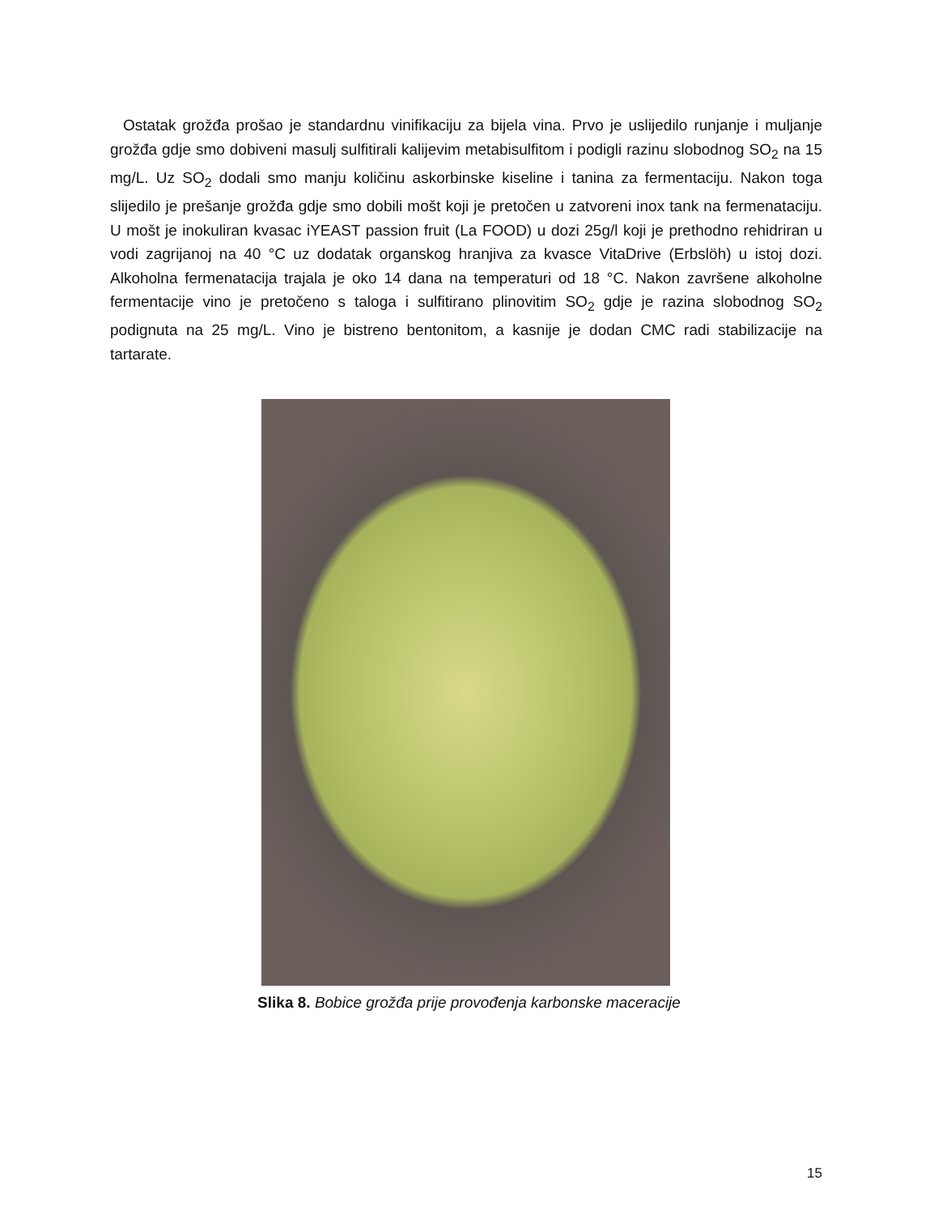Ostatak grožđa prošao je standardnu vinifikaciju za bijela vina. Prvo je uslijedilo runjanje i muljanje grožđa gdje smo dobiveni masulj sulfitirali kalijevim metabisulfitom i podigli razinu slobodnog SO<sub>2</sub> na 15 mg/L. Uz SO<sub>2</sub> dodali smo manju količinu askorbinske kiseline i tanina za fermentaciju. Nakon toga slijedilo je prešanje grožđa gdje smo dobili mošt koji je pretočen u zatvoreni inox tank na fermenataciju. U mošt je inokuliran kvasac iYEAST passion fruit (La FOOD) u dozi 25g/l koji je prethodno rehidriran u vodi zagrijanoj na 40 °C uz dodatak organskog hranjiva za kvasce VitaDrive (Erbslöh) u istoj dozi. Alkoholna fermenatacija trajala je oko 14 dana na temperaturi od 18 °C. Nakon završene alkoholne fermentacije vino je pretočeno s taloga i sulfitirano plinovitim SO<sub>2</sub> gdje je razina slobodnog SO<sub>2</sub> podignuta na 25 mg/L. Vino je bistreno bentonitom, a kasnije je dodan CMC radi stabilizacije na tartarate.
Slika 8. Bobice grožđa prije provođenja karbonske maceracije
15